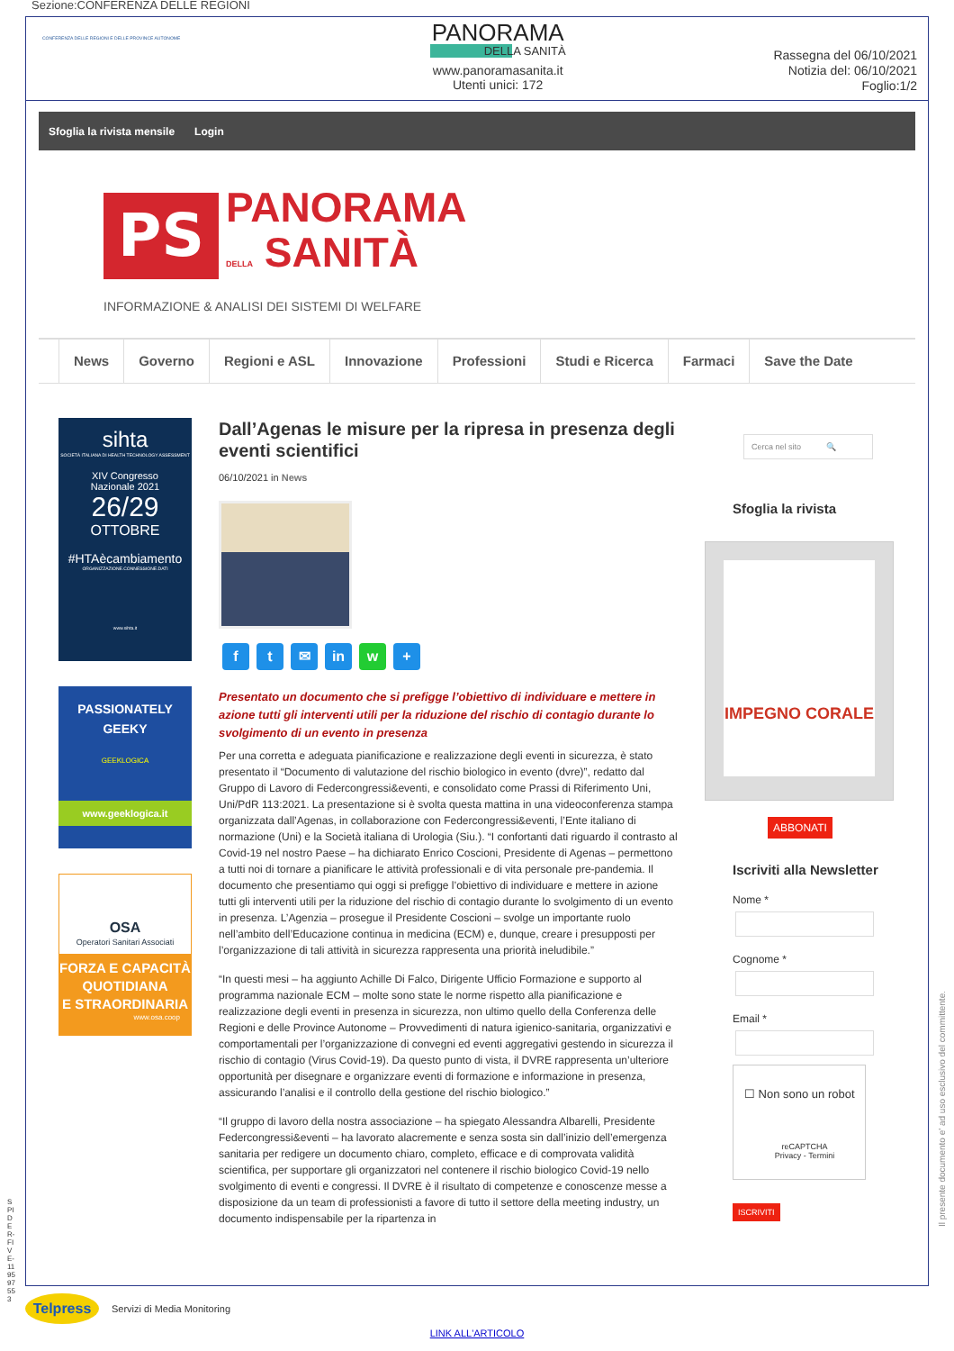Sezione:CONFERENZA DELLE REGIONI
CONFERENZA DELLE REGIONI E DELLE PROVINCE AUTONOME
PANORAMA
DELLA SANITÀ
www.panoramasanita.it
Utenti unici: 172
Rassegna del 06/10/2021
Notizia del: 06/10/2021
Foglio:1/2
Sfoglia la rivista mensile Login
PS
PANORAMA
DELLA SANITÀ
INFORMAZIONE & ANALISI DEI SISTEMI DI WELFARE
News Governo Regioni e ASL Innovazione Professioni Studi e Ricerca Farmaci Save the Date
sihta
SOCIETÀ ITALIANA DI HEALTH TECHNOLOGY ASSESSMENT
XIV Congresso
Nazionale 2021
26/29
OTTOBRE
#HTAècambiamento
ORGANIZZAZIONE.CONNESSIONE.DATI
www.sihta.it
PASSIONATELY
GEEKY
GEEKLOGICA
www.geeklogica.it
OSA
Operatori Sanitari Associati
FORZA E CAPACITÀ
QUOTIDIANA
E STRAORDINARIA
www.osa.coop
Dall’Agenas le misure per la ripresa in presenza degli eventi scientifici
06/10/2021 in News
ft ✉ in w +
Presentato un documento che si prefigge l’obiettivo di individuare e mettere in azione tutti gli interventi utili per la riduzione del rischio di contagio durante lo svolgimento di un evento in presenza
Per una corretta e adeguata pianificazione e realizzazione degli eventi in sicurezza, è stato presentato il “Documento di valutazione del rischio biologico in evento (dvre)”, redatto dal Gruppo di Lavoro di Federcongressi&eventi, e consolidato come Prassi di Riferimento Uni, Uni/PdR 113:2021. La presentazione si è svolta questa mattina in una videoconferenza stampa organizzata dall’Agenas, in collaborazione con Federcongressi&eventi, l’Ente italiano di normazione (Uni) e la Società italiana di Urologia (Siu.). “I confortanti dati riguardo il contrasto al Covid-19 nel nostro Paese – ha dichiarato Enrico Coscioni, Presidente di Agenas – permettono a tutti noi di tornare a pianificare le attività professionali e di vita personale pre-pandemia. Il documento che presentiamo qui oggi si prefigge l’obiettivo di individuare e mettere in azione tutti gli interventi utili per la riduzione del rischio di contagio durante lo svolgimento di un evento in presenza. L’Agenzia – prosegue il Presidente Coscioni – svolge un importante ruolo nell’ambito dell’Educazione continua in medicina (ECM) e, dunque, creare i presupposti per l’organizzazione di tali attività in sicurezza rappresenta una priorità ineludibile.”
“In questi mesi – ha aggiunto Achille Di Falco, Dirigente Ufficio Formazione e supporto al programma nazionale ECM – molte sono state le norme rispetto alla pianificazione e realizzazione degli eventi in presenza in sicurezza, non ultimo quello della Conferenza delle Regioni e delle Province Autonome – Provvedimenti di natura igienico-sanitaria, organizzativi e comportamentali per l’organizzazione di convegni ed eventi aggregativi gestendo in sicurezza il rischio di contagio (Virus Covid-19). Da questo punto di vista, il DVRE rappresenta un’ulteriore opportunità per disegnare e organizzare eventi di formazione e informazione in presenza, assicurando l’analisi e il controllo della gestione del rischio biologico.”
“Il gruppo di lavoro della nostra associazione – ha spiegato Alessandra Albarelli, Presidente Federcongressi&eventi – ha lavorato alacremente e senza sosta sin dall’inizio dell’emergenza sanitaria per redigere un documento chiaro, completo, efficace e di comprovata validità scientifica, per supportare gli organizzatori nel contenere il rischio biologico Covid-19 nello svolgimento di eventi e congressi. Il DVRE è il risultato di competenze e conoscenze messe a disposizione da un team di professionisti a favore di tutto il settore della meeting industry, un documento indispensabile per la ripartenza in
Cerca nel sito 🔍
Sfoglia la rivista
IMPEGNO CORALE
ABBONATI
Iscriviti alla Newsletter
Nome *
Cognome *
Email *
☐ Non sono un robot
reCAPTCHA
Privacy - Termini
ISCRIVITI
Telpress
Servizi di Media Monitoring
LINK ALL'ARTICOLO
SPIDER-FIVE-119597553
Il presente documento e' ad uso esclusivo del committente.